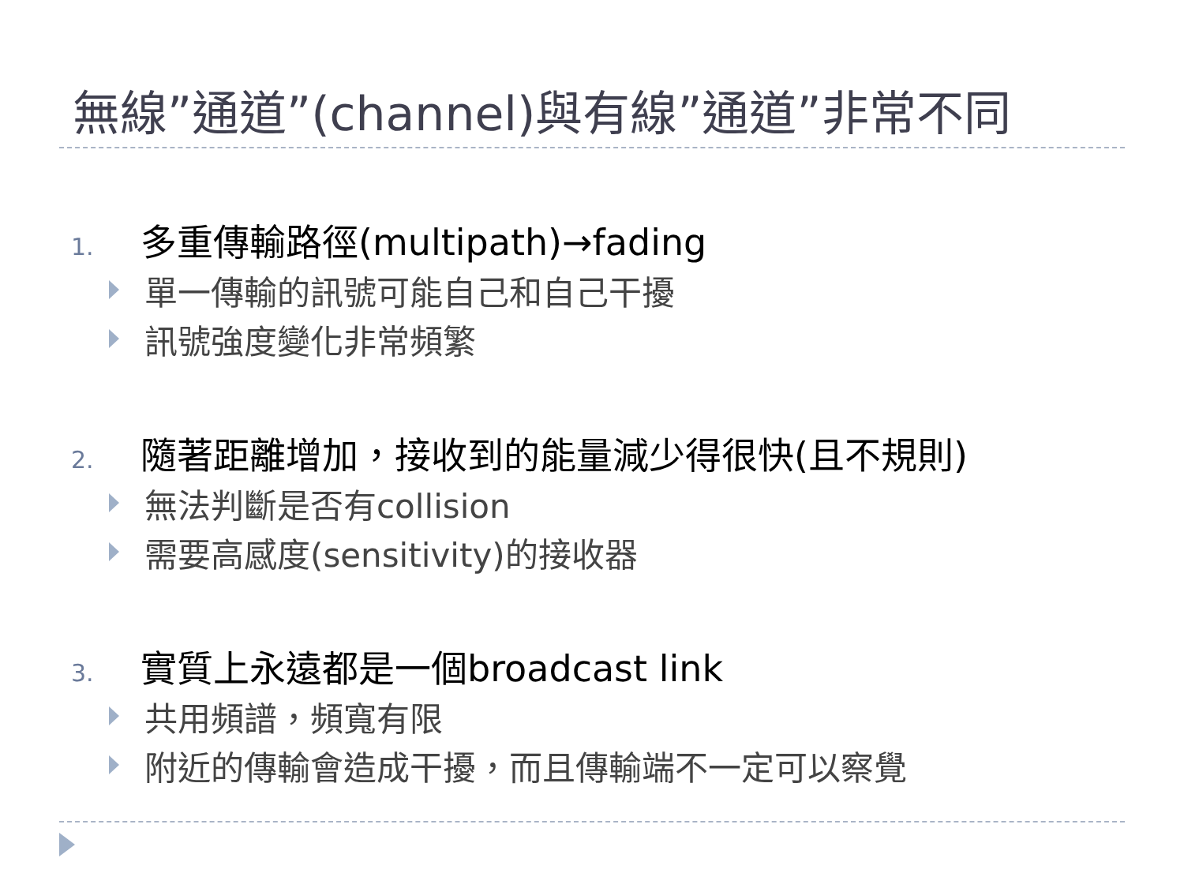無線”通道”(channel)與有線”通道”非常不同
1. 多重傳輸路徑(multipath)→fading
單一傳輸的訊號可能自己和自己干擾
訊號強度變化非常頻繁
2. 隨著距離增加，接收到的能量減少得很快(且不規則)
無法判斷是否有collision
需要高感度(sensitivity)的接收器
3. 實質上永遠都是一個broadcast link
共用頻譜，頻寬有限
附近的傳輸會造成干擾，而且傳輸端不一定可以察覺